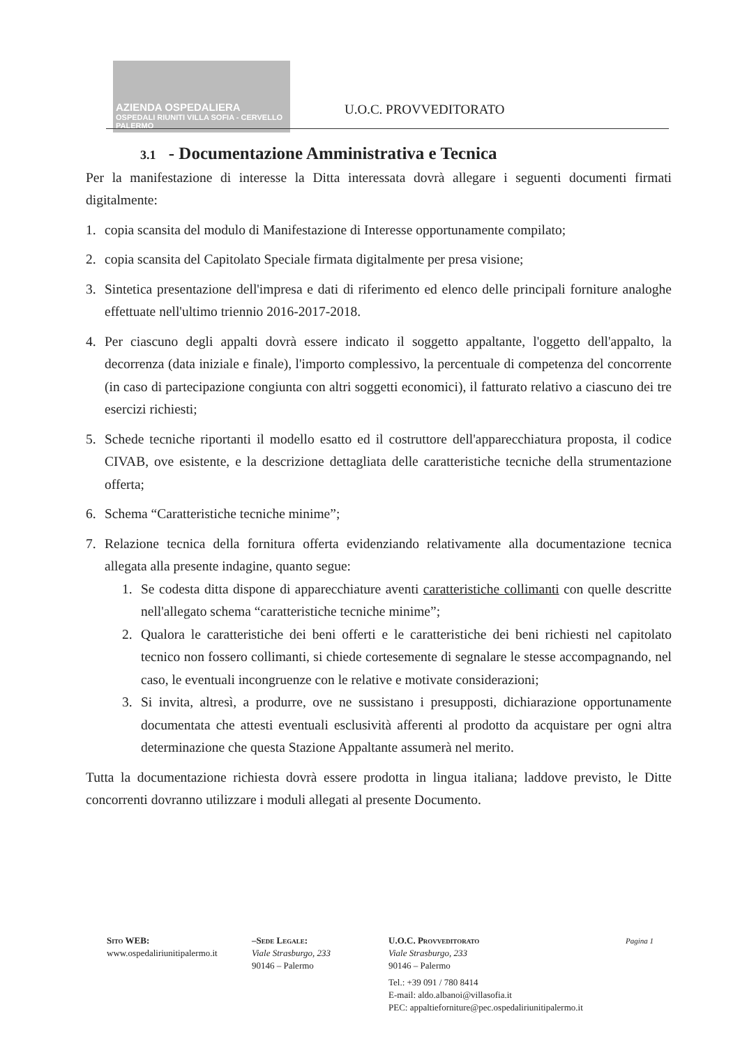AZIENDA OSPEDALIERA
OSPEDALI RIUNITI VILLA SOFIA - CERVELLO PALERMO
U.O.C. PROVVEDITORATO
3.1 - Documentazione Amministrativa e Tecnica
Per la manifestazione di interesse la Ditta interessata dovrà allegare i seguenti documenti firmati digitalmente:
1. copia scansita del modulo di Manifestazione di Interesse opportunamente compilato;
2. copia scansita del Capitolato Speciale firmata digitalmente per presa visione;
3. Sintetica presentazione dell'impresa e dati di riferimento ed elenco delle principali forniture analoghe effettuate nell'ultimo triennio 2016-2017-2018.
4. Per ciascuno degli appalti dovrà essere indicato il soggetto appaltante, l'oggetto dell'appalto, la decorrenza (data iniziale e finale), l'importo complessivo, la percentuale di competenza del concorrente (in caso di partecipazione congiunta con altri soggetti economici), il fatturato relativo a ciascuno dei tre esercizi richiesti;
5. Schede tecniche riportanti il modello esatto ed il costruttore dell'apparecchiatura proposta, il codice CIVAB, ove esistente, e la descrizione dettagliata delle caratteristiche tecniche della strumentazione offerta;
6. Schema “Caratteristiche tecniche minime”;
7. Relazione tecnica della fornitura offerta evidenziando relativamente alla documentazione tecnica allegata alla presente indagine, quanto segue:
1. Se codesta ditta dispone di apparecchiature aventi caratteristiche collimanti con quelle descritte nell'allegato schema “caratteristiche tecniche minime”;
2. Qualora le caratteristiche dei beni offerti e le caratteristiche dei beni richiesti nel capitolato tecnico non fossero collimanti, si chiede cortesemente di segnalare le stesse accompagnando, nel caso, le eventuali incongruenze con le relative e motivate considerazioni;
3. Si invita, altresì, a produrre, ove ne sussistano i presupposti, dichiarazione opportunamente documentata che attesti eventuali esclusività afferenti al prodotto da acquistare per ogni altra determinazione che questa Stazione Appaltante assumerà nel merito.
Tutta la documentazione richiesta dovrà essere prodotta in lingua italiana; laddove previsto, le Ditte concorrenti dovranno utilizzare i moduli allegati al presente Documento.
Sito WEB:
www.ospedaliriunitipalermo.it
–Sede Legale:
Viale Strasburgo, 233
90146 – Palermo
U.O.C. Provveditorato
Viale Strasburgo, 233
90146 – Palermo
Tel.: +39 091 / 780 8414
E-mail: aldo.albanoi@villasofia.it
PEC: appaltieforniture@pec.ospedaliriunitipalermo.it
Pagina 1